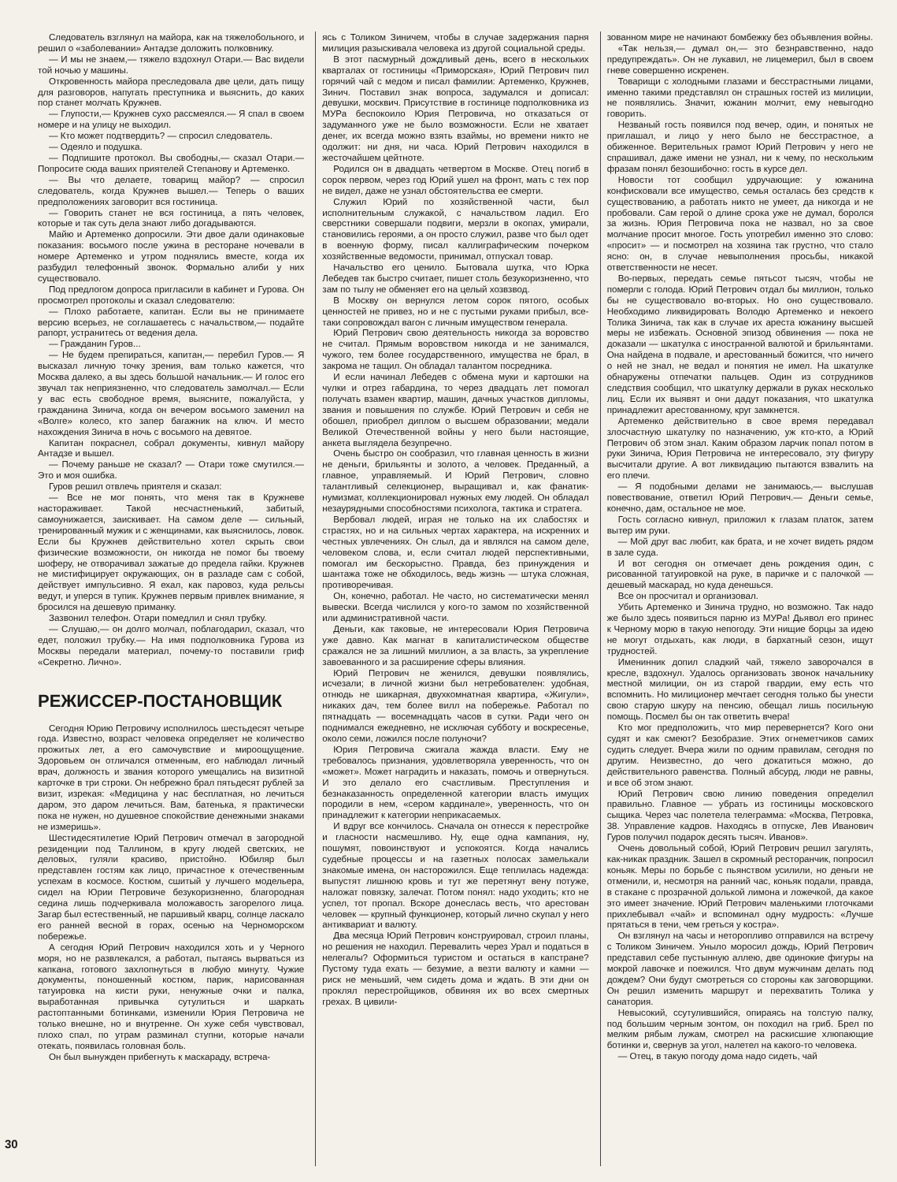Следователь взглянул на майора, как на тяжелобольного, и решил о «заболевании» Антадзе доложить полковнику.
— И мы не знаем,— тяжело вздохнул Отари.— Вас видели той ночью у машины.
Откровенность майора преследовала две цели, дать пищу для разговоров, напугать преступника и выяснить, до каких пор станет молчать Кружнев.
— Глупости,— Кружнев сухо рассмеялся.— Я спал в своем номере и на улицу не выходил.
— Кто может подтвердить? — спросил следователь.
— Одеяло и подушка.
— Подпишите протокол. Вы свободны,— сказал Отари.— Попросите сюда ваших приятелей Степанову и Артеменко.
— Вы что делаете, товарищ майор? — спросил следователь, когда Кружнев вышел.— Теперь о ваших предположениях заговорит вся гостиница.
— Говорить станет не вся гостиница, а пять человек, которые и так суть дела знают либо догадываются.
Майю и Артеменко допросили. Эти двое дали одинаковые показания: восьмого после ужина в ресторане ночевали в номере Артеменко и утром поднялись вместе, когда их разбудил телефонный звонок. Формально алиби у них существовало.
Под предлогом допроса пригласили в кабинет и Гурова. Он просмотрел протоколы и сказал следователю:
— Плохо работаете, капитан. Если вы не принимаете версию всерьез, не соглашаетесь с начальством,— подайте рапорт, устранитесь от ведения дела.
— Гражданин Гуров...
— Не будем препираться, капитан,— перебил Гуров.— Я высказал личную точку зрения, вам только кажется, что Москва далеко, а вы здесь большой начальник.— И голос его звучал так неприязненно, что следователь замолчал.— Если у вас есть свободное время, выясните, пожалуйста, у гражданина Зинича, когда он вечером восьмого заменил на «Волге» колесо, кто запер багажник на ключ. И место нахождения Зинича в ночь с восьмого на девятое.
Капитан покраснел, собрал документы, кивнул майору Антадзе и вышел.
— Почему раньше не сказал? — Отари тоже смутился.— Это и моя ошибка.
Гуров решил отвлечь приятеля и сказал:
— Все не мог понять, что меня так в Кружневе настораживает. Такой несчастненький, забитый, самоунижается, заискивает. На самом деле — сильный, тренированный мужик и с женщинами, как выяснилось, ловок. Если бы Кружнев действительно хотел скрыть свои физические возможности, он никогда не помог бы твоему шоферу, не отворачивал зажатые до предела гайки. Кружнев не мистифицирует окружающих, он в разладе сам с собой, действует импульсивно. Я ехал, как паровоз, куда рельсы ведут, и уперся в тупик. Кружнев первым привлек внимание, я бросился на дешевую приманку.
Зазвонил телефон. Отари помедлил и снял трубку.
— Слушаю,— он долго молчал, поблагодарил, сказал, что едет, положил трубку.— На имя подполковника Гурова из Москвы передали материал, почему-то поставили гриф «Секретно. Лично».
РЕЖИССЕР-ПОСТАНОВЩИК
Сегодня Юрию Петровичу исполнилось шестьдесят четыре года. Известно, возраст человека определяет не количество прожитых лет, а его самочувствие и мироощущение. Здоровьем он отличался отменным, его наблюдал личный врач, должность и звания которого умещались на визитной карточке в три строки. Он небрежно брал пятьдесят рублей за визит, изрекая: «Медицина у нас бесплатная, но лечиться даром, это даром лечиться. Вам, батенька, я практически пока не нужен, но душевное спокойствие денежными знаками не измеришь».
Шестидесятилетие Юрий Петрович отмечал в загородной резиденции под Таллином, в кругу людей светских, не деловых, гуляли красиво, пристойно. Юбиляр был представлен гостям как лицо, причастное к отечественным успехам в космосе. Костюм, сшитый у лучшего модельера, сидел на Юрии Петровиче безукоризненно, благородная седина лишь подчеркивала моложавость загорелого лица. Загар был естественный, не паршивый кварц, солнце ласкало его ранней весной в горах, осенью на Черноморском побережье.
А сегодня Юрий Петрович находился хоть и у Черного моря, но не развлекался, а работал, пытаясь вырваться из капкана, готового захлопнуться в любую минуту. Чужие документы, поношенный костюм, парик, нарисованная татуировка на кисти руки, ненужные очки и палка, выработанная привычка сутулиться и шаркать растоптанными ботинками, изменили Юрия Петровича не только внешне, но и внутренне. Он хуже себя чувствовал, плохо спал, по утрам разминал ступни, которые начали отекать, появилась головная боль.
Он был вынужден прибегнуть к маскараду, встреча-
ясь с Толиком Зиничем, чтобы в случае задержания парня милиция разыскивала человека из другой социальной среды.
В этот пасмурный дождливый день, всего в нескольких кварталах от гостиницы «Приморская», Юрий Петрович пил горячий чай с медом и писал фамилии: Артеменко, Кружнев, Зинич. Поставил знак вопроса, задумался и дописал: девушки, москвич. Присутствие в гостинице подполковника из МУРа беспокоило Юрия Петровича, но отказаться от задуманного уже не было возможности. Если не хватает денег, их всегда можно взять взаймы, но времени никто не одолжит: ни дня, ни часа. Юрий Петрович находился в жесточайшем цейтноте.
Родился он в двадцать четвертом в Москве. Отец погиб в сорок первом, через год Юрий ушел на фронт, мать с тех пор не видел, даже не узнал обстоятельства ее смерти.
Служил Юрий по хозяйственной части, был исполнительным служакой, с начальством ладил. Его сверстники совершали подвиги, мерзли в окопах, умирали, становились героями, а он просто служил, разве что был одет в военную форму, писал каллиграфическим почерком хозяйственные ведомости, принимал, отпускал товар.
Начальство его ценило. Бытовала шутка, что Юрка Лебедев так быстро считает, пишет столь безукоризненно, что зам по тылу не обменяет его на целый хозвзвод.
В Москву он вернулся летом сорок пятого, особых ценностей не привез, но и не с пустыми руками прибыл, все-таки сопровождал вагон с личным имуществом генерала.
Юрий Петрович свою деятельность никогда за воровство не считал. Прямым воровством никогда и не занимался, чужого, тем более государственного, имущества не брал, в закрома не тащил. Он обладал талантом посредника.
И если начинал Лебедев с обмена муки и картошки на чулки и отрез габардина, то через двадцать лет помогал получать взамен квартир, машин, дачных участков дипломы, звания и повышения по службе. Юрий Петрович и себя не обошел, приобрел диплом о высшем образовании; медали Великой Отечественной войны у него были настоящие, анкета выглядела безупречно.
Очень быстро он сообразил, что главная ценность в жизни не деньги, брильянты и золото, а человек. Преданный, а главное, управляемый. И Юрий Петрович, словно талантливый селекционер, выращивал и, как фанатик-нумизмат, коллекционировал нужных ему людей. Он обладал незаурядными способностями психолога, тактика и стратега.
Вербовал людей, играя не только на их слабостях и страстях, но и на сильных чертах характера, на искренних и честных увлечениях. Он слыл, да и являлся на самом деле, человеком слова, и, если считал людей перспективными, помогал им бескорыстно. Правда, без принуждения и шантажа тоже не обходилось, ведь жизнь — штука сложная, противоречивая.
Он, конечно, работал. Не часто, но систематически менял вывески. Всегда числился у кого-то замом по хозяйственной или административной части.
Деньги, как таковые, не интересовали Юрия Петровича уже давно. Как магнат в капиталистическом обществе сражался не за лишний миллион, а за власть, за укрепление завоеванного и за расширение сферы влияния.
Юрий Петрович не женился, девушки появлялись, исчезали; в личной жизни был нетребователен: удобная, отнюдь не шикарная, двухкомнатная квартира, «Жигули», никаких дач, тем более вилл на побережье. Работал по пятнадцать — восемнадцать часов в сутки. Ради чего он поднимался ежедневно, не исключая субботу и воскресенье, около семи, ложился после полуночи?
Юрия Петровича сжигала жажда власти. Ему не требовалось признания, удовлетворяла уверенность, что он «может». Может наградить и наказать, помочь и отвернуться. И это делало его счастливым. Преступления и безнаказанность определенной категории власть имущих породили в нем, «сером кардинале», уверенность, что он принадлежит к категории неприкасаемых.
И вдруг все кончилось. Сначала он отнесся к перестройке и гласности насмешливо. Ну, еще одна кампания, ну, пошумят, повоинствуют и успокоятся. Когда начались судебные процессы и на газетных полосах замелькали знакомые имена, он насторожился. Еще теплилась надежда: выпустят лишнюю кровь и тут же перетянут вену потуже, наложат повязку, залечат. Потом понял: надо уходить; кто не успел, тот пропал. Вскоре донеслась весть, что арестован человек — крупный функционер, который лично скупал у него антиквариат и валюту.
Два месяца Юрий Петрович конструировал, строил планы, но решения не находил. Перевалить через Урал и податься в нелегалы? Оформиться туристом и остаться в капстране? Пустому туда ехать — безумие, а везти валюту и камни — риск не меньший, чем сидеть дома и ждать. В эти дни он проклял перестройщиков, обвиняя их во всех смертных грехах. В цивили-
зованном мире не начинают бомбежку без объявления войны.
«Так нельзя,— думал он,— это безнравственно, надо предупреждать». Он не лукавил, не лицемерил, был в своем гневе совершенно искренен.
Товарищи с холодными глазами и бесстрастными лицами, именно такими представлял он страшных гостей из милиции, не появлялись. Значит, южанин молчит, ему невыгодно говорить.
Незваный гость появился под вечер, один, и понятых не приглашал, и лицо у него было не бесстрастное, а обиженное. Верительных грамот Юрий Петрович у него не спрашивал, даже имени не узнал, ни к чему, по нескольким фразам понял безошибочно: гость в курсе дел.
Новости тот сообщил удручающие: у южанина конфисковали все имущество, семья осталась без средств к существованию, а работать никто не умеет, да никогда и не пробовали. Сам герой о длине срока уже не думал, боролся за жизнь. Юрия Петровича пока не назвал, но за свое молчание просит многое. Гость употребил именно это слово: «просит» — и посмотрел на хозяина так грустно, что стало ясно: он, в случае невыполнения просьбы, никакой ответственности не несет.
Во-первых, передать семье пятьсот тысяч, чтобы не померли с голода. Юрий Петрович отдал бы миллион, только бы не существовало во-вторых. Но оно существовало. Необходимо ликвидировать Володю Артеменко и некоего Толика Зинича, так как в случае их ареста южанину высшей меры не избежать. Основной эпизод обвинения — пока не доказали — шкатулка с иностранной валютой и брильянтами. Она найдена в подвале, и арестованный божится, что ничего о ней не знал, не ведал и понятия не имел. На шкатулке обнаружены отпечатки пальцев. Один из сотрудников следствия сообщил, что шкатулку держали в руках несколько лиц. Если их выявят и они дадут показания, что шкатулка принадлежит арестованному, круг замкнется.
Артеменко действительно в свое время передавал злосчастную шкатулку по назначению, уж кто-кто, а Юрий Петрович об этом знал. Каким образом ларчик попал потом в руки Зинича, Юрия Петровича не интересовало, эту фигуру высчитали другие. А вот ликвидацию пытаются взвалить на его плечи.
— Я подобными делами не занимаюсь,— выслушав повествование, ответил Юрий Петрович.— Деньги семье, конечно, дам, остальное не мое.
Гость согласно кивнул, приложил к глазам платок, затем вытер им руки.
— Мой друг вас любит, как брата, и не хочет видеть рядом в зале суда.
И вот сегодня он отмечает день рождения один, с рисованной татуировкой на руке, в паричке и с палочкой — дешевый маскарад, но куда денешься.
Все он просчитал и организовал.
Убить Артеменко и Зинича трудно, но возможно. Так надо же было здесь появиться парню из МУРа! Дьявол его принес к Черному морю в такую непогоду. Эти нищие борцы за идею не могут отдыхать, как люди, в бархатный сезон, ищут трудностей.
Именинник допил сладкий чай, тяжело заворочался в кресле, вздохнул. Удалось организовать звонок начальнику местной милиции, он из старой гвардии, ему есть что вспомнить. Но милиционер мечтает сегодня только бы унести свою старую шкуру на пенсию, обещал лишь посильную помощь. Посмел бы он так ответить вчера!
Кто мог предположить, что мир перевернется? Кого они судят и как смеют? Безобразие. Этих огнеметчиков самих судить следует. Вчера жили по одним правилам, сегодня по другим. Неизвестно, до чего докатиться можно, до действительного равенства. Полный абсурд, люди не равны, и все об этом знают.
Юрий Петрович свою линию поведения определил правильно. Главное — убрать из гостиницы московского сыщика. Через час полетела телеграмма: «Москва, Петровка, 38. Управление кадров. Находясь в отпуске, Лев Иванович Гуров получил подарок десять тысяч. Иванов».
Очень довольный собой, Юрий Петрович решил загулять, как-никак праздник. Зашел в скромный ресторанчик, попросил коньяк. Меры по борьбе с пьянством усилили, но деньги не отменили, и, несмотря на ранний час, коньяк подали, правда, в стакане с прозрачной долькой лимона и ложечкой, да какое это имеет значение. Юрий Петрович маленькими глоточками прихлебывал «чай» и вспоминал одну мудрость: «Лучше прятаться в тени, чем греться у костра».
Он взглянул на часы и неторопливо отправился на встречу с Толиком Зиничем. Уныло моросил дождь, Юрий Петрович представил себе пустынную аллею, две одинокие фигуры на мокрой лавочке и поежился. Что двум мужчинам делать под дождем? Они будут смотреться со стороны как заговорщики. Он решил изменить маршрут и перехватить Толика у санатория.
Невысокий, ссутулившийся, опираясь на толстую палку, под большим черным зонтом, он походил на гриб. Брел по мелким рябым лужам, смотрел на раскисшие хлюпающие ботинки и, свернув за угол, налетел на какого-то человека.
— Отец, в такую погоду дома надо сидеть, чай
30